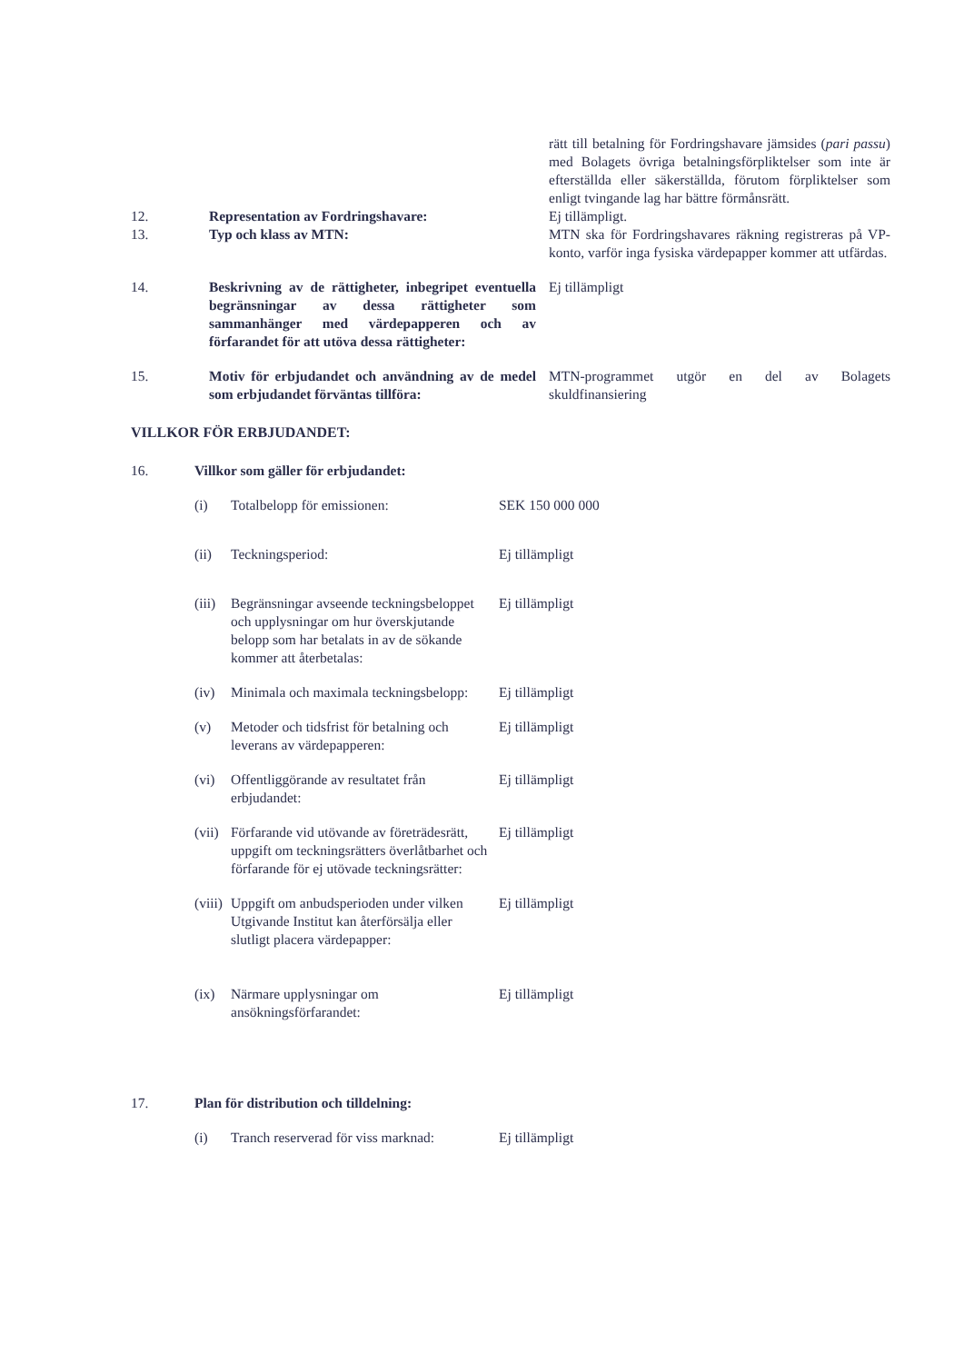| | | rätt till betalning för Fordringshavare jämsides ( pari passu ) med Bolagets övriga betalningsförpliktelser som inte är efterställda eller säkerställda, förutom förpliktelser som enligt tvingande lag har bättre förmånsrätt. |
| 12. | Representation av Fordringshavare: | Ej tillämpligt. |
| 13. | Typ och klass av MTN: | MTN ska för Fordringshavares räkning registreras på VP-konto, varför inga fysiska värdepapper kommer att utfärdas. |
| 14. | Beskrivning av de rättigheter, inbegripet eventuella begränsningar av dessa rättigheter som sammanhänger med värdepapperen och av förfarandet för att utöva dessa rättigheter: | Ej tillämpligt |
| 15. | Motiv för erbjudandet och användning av de medel som erbjudandet förväntas tillföra: | MTN-programmet utgör en del av Bolagets skuldfinansiering |
VILLKOR FÖR ERBJUDANDET:
| 16. | Villkor som gäller för erbjudandet: | | |
| | (i) | Totalbelopp för emissionen: | SEK 150 000 000 |
| | (ii) | Teckningsperiod: | Ej tillämpligt |
| | (iii) | Begränsningar avseende teckningsbeloppet och upplysningar om hur överskjutande belopp som har betalats in av de sökande kommer att återbetalas: | Ej tillämpligt |
| | (iv) | Minimala och maximala teckningsbelopp: | Ej tillämpligt |
| | (v) | Metoder och tidsfrist för betalning och leverans av värdepapperen: | Ej tillämpligt |
| | (vi) | Offentliggörande av resultatet från erbjudandet: | Ej tillämpligt |
| | (vii) | Förfarande vid utövande av företrädesrätt, uppgift om teckningsrätters överlåtbarhet och förfarande för ej utövade teckningsrätter: | Ej tillämpligt |
| | (viii) | Uppgift om anbudsperioden under vilken Utgivande Institut kan återförsälja eller slutligt placera värdepapper: | Ej tillämpligt |
| | (ix) | Närmare upplysningar om ansökningsförfarandet: | Ej tillämpligt |
| 17. | Plan för distribution och tilldelning: | | |
| | (i) | Tranch reserverad för viss marknad: | Ej tillämpligt |